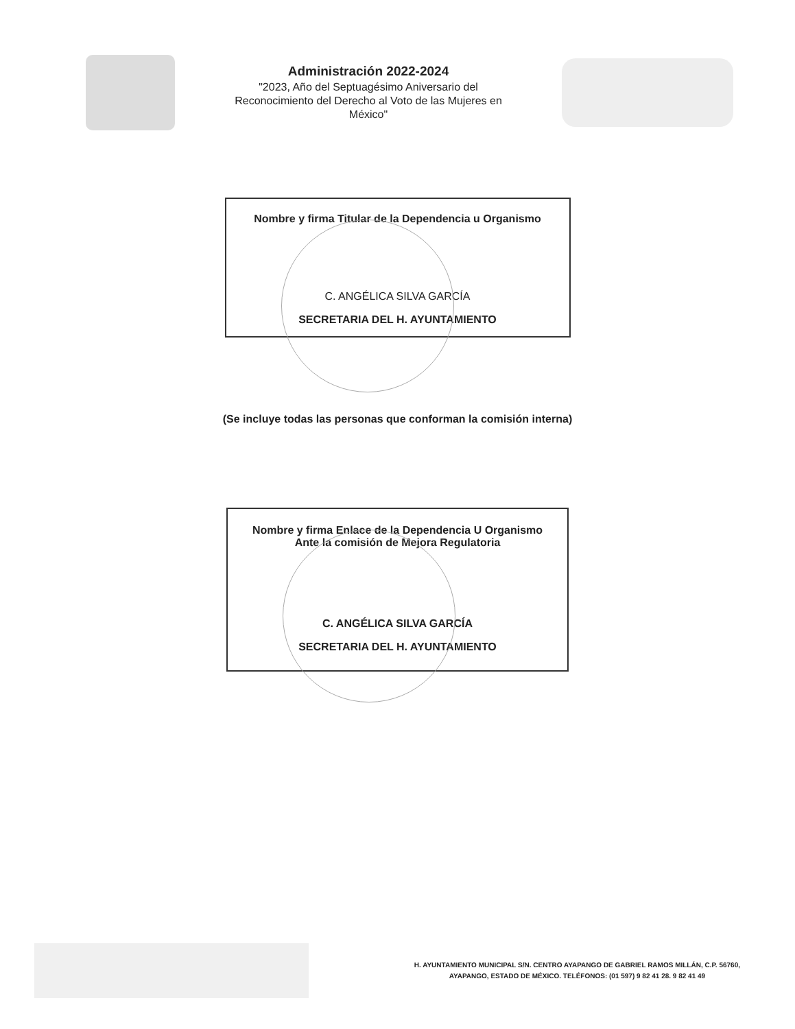Administración 2022-2024
"2023, Año del Septuagésimo Aniversario del
Reconocimiento del Derecho al Voto de las Mujeres en
México"
Nombre y firma Titular de la Dependencia u Organismo
C. ANGÉLICA SILVA GARCÍA
SECRETARIA DEL H. AYUNTAMIENTO
(Se incluye todas las personas que conforman la comisión interna)
Nombre y firma Enlace de la Dependencia U Organismo
Ante la comisión de Mejora Regulatoria
C. ANGÉLICA SILVA GARCÍA
SECRETARIA DEL H. AYUNTAMIENTO
H. AYUNTAMIENTO MUNICIPAL S/N. CENTRO AYAPANGO DE GABRIEL RAMOS MILLÁN, C.P. 56760,
AYAPANGO, ESTADO DE MÉXICO. TELÉFONOS: (01 597) 9 82 41 28. 9 82 41 49